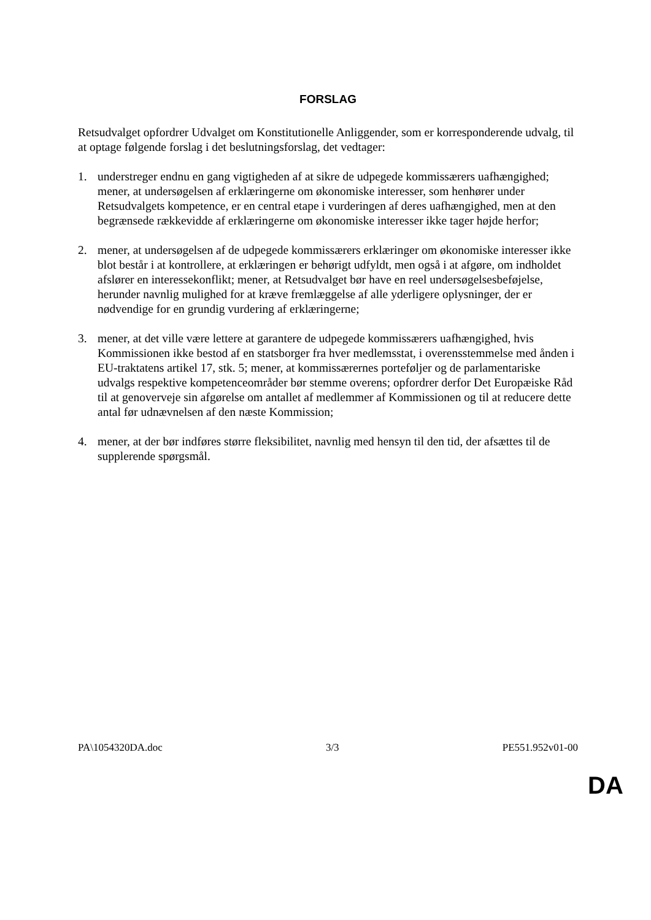FORSLAG
Retsudvalget opfordrer Udvalget om Konstitutionelle Anliggender, som er korresponderende udvalg, til at optage følgende forslag i det beslutningsforslag, det vedtager:
1. understreger endnu en gang vigtigheden af at sikre de udpegede kommissærers uafhængighed; mener, at undersøgelsen af erklæringerne om økonomiske interesser, som henhører under Retsudvalgets kompetence, er en central etape i vurderingen af deres uafhængighed, men at den begrænsede rækkevidde af erklæringerne om økonomiske interesser ikke tager højde herfor;
2. mener, at undersøgelsen af de udpegede kommissærers erklæringer om økonomiske interesser ikke blot består i at kontrollere, at erklæringen er behørigt udfyldt, men også i at afgøre, om indholdet afslører en interessekonflikt; mener, at Retsudvalget bør have en reel undersøgelsesbeføjelse, herunder navnlig mulighed for at kræve fremlæggelse af alle yderligere oplysninger, der er nødvendige for en grundig vurdering af erklæringerne;
3. mener, at det ville være lettere at garantere de udpegede kommissærers uafhængighed, hvis Kommissionen ikke bestod af en statsborger fra hver medlemsstat, i overensstemmelse med ånden i EU-traktatens artikel 17, stk. 5; mener, at kommissærernes porteføljer og de parlamentariske udvalgs respektive kompetenceområder bør stemme overens; opfordrer derfor Det Europæiske Råd til at genoverveje sin afgørelse om antallet af medlemmer af Kommissionen og til at reducere dette antal før udnævnelsen af den næste Kommission;
4. mener, at der bør indføres større fleksibilitet, navnlig med hensyn til den tid, der afsættes til de supplerende spørgsmål.
PA\1054320DA.doc 3/3 PE551.952v01-00
DA